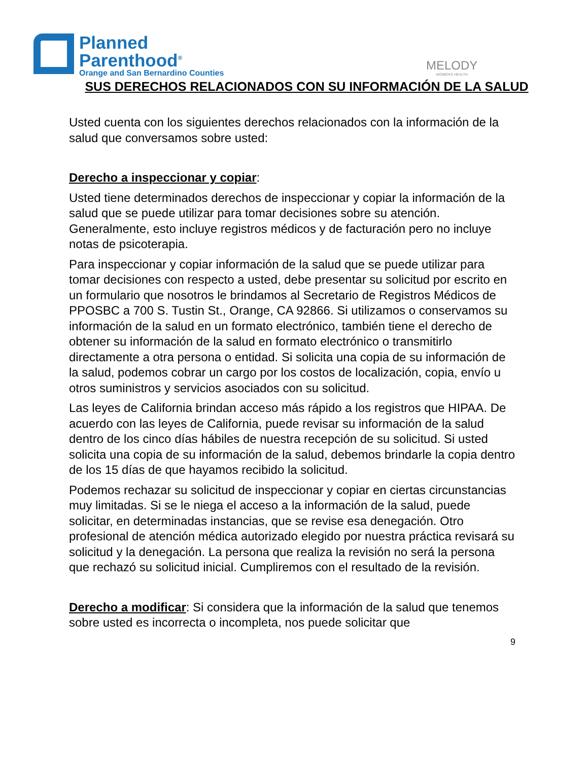Planned
Parenthood<sup>®</sup>
Orange and San Bernardino Counties
MELODY
WOMEN'S HEALTH
SUS DERECHOS RELACIONADOS CON SU INFORMACIÓN DE LA SALUD
Usted cuenta con los siguientes derechos relacionados con la información de la salud que conversamos sobre usted:
Derecho a inspeccionar y copiar:
Usted tiene determinados derechos de inspeccionar y copiar la información de la salud que se puede utilizar para tomar decisiones sobre su atención. Generalmente, esto incluye registros médicos y de facturación pero no incluye notas de psicoterapia.
Para inspeccionar y copiar información de la salud que se puede utilizar para tomar decisiones con respecto a usted, debe presentar su solicitud por escrito en un formulario que nosotros le brindamos al Secretario de Registros Médicos de PPOSBC a 700 S. Tustin St., Orange, CA 92866. Si utilizamos o conservamos su información de la salud en un formato electrónico, también tiene el derecho de obtener su información de la salud en formato electrónico o transmitirlo directamente a otra persona o entidad. Si solicita una copia de su información de la salud, podemos cobrar un cargo por los costos de localización, copia, envío u otros suministros y servicios asociados con su solicitud.
Las leyes de California brindan acceso más rápido a los registros que HIPAA. De acuerdo con las leyes de California, puede revisar su información de la salud dentro de los cinco días hábiles de nuestra recepción de su solicitud. Si usted solicita una copia de su información de la salud, debemos brindarle la copia dentro de los 15 días de que hayamos recibido la solicitud.
Podemos rechazar su solicitud de inspeccionar y copiar en ciertas circunstancias muy limitadas. Si se le niega el acceso a la información de la salud, puede solicitar, en determinadas instancias, que se revise esa denegación. Otro profesional de atención médica autorizado elegido por nuestra práctica revisará su solicitud y la denegación. La persona que realiza la revisión no será la persona que rechazó su solicitud inicial. Cumpliremos con el resultado de la revisión.
Derecho a modificar: Si considera que la información de la salud que tenemos sobre usted es incorrecta o incompleta, nos puede solicitar que
9